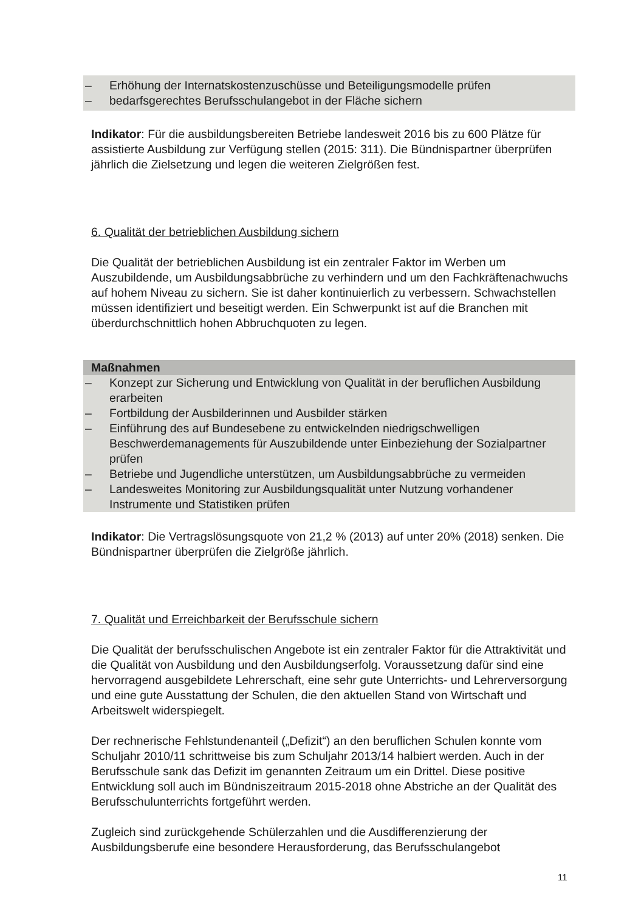– Erhöhung der Internatskostenzuschüsse und Beteiligungsmodelle prüfen
– bedarfsgerechtes Berufsschulangebot in der Fläche sichern
Indikator: Für die ausbildungsbereiten Betriebe landesweit 2016 bis zu 600 Plätze für assistierte Ausbildung zur Verfügung stellen (2015: 311). Die Bündnispartner überprüfen jährlich die Zielsetzung und legen die weiteren Zielgrößen fest.
6. Qualität der betrieblichen Ausbildung sichern
Die Qualität der betrieblichen Ausbildung ist ein zentraler Faktor im Werben um Auszubildende, um Ausbildungsabbrüche zu verhindern und um den Fachkräftenachwuchs auf hohem Niveau zu sichern. Sie ist daher kontinuierlich zu verbessern. Schwachstellen müssen identifiziert und beseitigt werden. Ein Schwerpunkt ist auf die Branchen mit überdurchschnittlich hohen Abbruchquoten zu legen.
Maßnahmen
– Konzept zur Sicherung und Entwicklung von Qualität in der beruflichen Ausbildung erarbeiten
– Fortbildung der Ausbilderinnen und Ausbilder stärken
– Einführung des auf Bundesebene zu entwickelnden niedrigschwelligen Beschwerdemanagements für Auszubildende unter Einbeziehung der Sozialpartner prüfen
– Betriebe und Jugendliche unterstützen, um Ausbildungsabbrüche zu vermeiden
– Landesweites Monitoring zur Ausbildungsqualität unter Nutzung vorhandener Instrumente und Statistiken prüfen
Indikator: Die Vertragslösungsquote von 21,2 % (2013) auf unter 20% (2018) senken. Die Bündnispartner überprüfen die Zielgröße jährlich.
7. Qualität und Erreichbarkeit der Berufsschule sichern
Die Qualität der berufsschulischen Angebote ist ein zentraler Faktor für die Attraktivität und die Qualität von Ausbildung und den Ausbildungserfolg. Voraussetzung dafür sind eine hervorragend ausgebildete Lehrerschaft, eine sehr gute Unterrichts- und Lehrerversorgung und eine gute Ausstattung der Schulen, die den aktuellen Stand von Wirtschaft und Arbeitswelt widerspiegelt.
Der rechnerische Fehlstundenanteil („Defizit“) an den beruflichen Schulen konnte vom Schuljahr 2010/11 schrittweise bis zum Schuljahr 2013/14 halbiert werden. Auch in der Berufsschule sank das Defizit im genannten Zeitraum um ein Drittel. Diese positive Entwicklung soll auch im Bündniszeitraum 2015-2018 ohne Abstriche an der Qualität des Berufsschulunterrichts fortgeführt werden.
Zugleich sind zurückgehende Schülerzahlen und die Ausdifferenzierung der Ausbildungsberufe eine besondere Herausforderung, das Berufsschulangebot
11